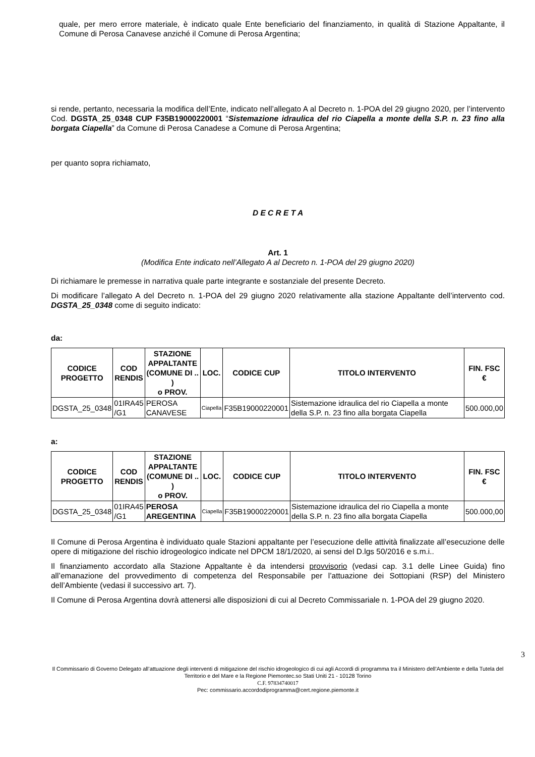quale, per mero errore materiale, è indicato quale Ente beneficiario del finanziamento, in qualità di Stazione Appaltante, il Comune di Perosa Canavese anziché il Comune di Perosa Argentina;
si rende, pertanto, necessaria la modifica dell’Ente, indicato nell’allegato A al Decreto n. 1-POA del 29 giugno 2020, per l’intervento Cod. DGSTA_25_0348 CUP F35B19000220001 “Sistemazione idraulica del rio Ciapella a monte della S.P. n. 23 fino alla borgata Ciapella” da Comune di Perosa Canadese a Comune di Perosa Argentina;
per quanto sopra richiamato,
D E C R E T A
Art. 1
(Modifica Ente indicato nell’Allegato A al Decreto n. 1-POA del 29 giugno 2020)
Di richiamare le premesse in narrativa quale parte integrante e sostanziale del presente Decreto.
Di modificare l’allegato A del Decreto n. 1-POA del 29 giugno 2020 relativamente alla stazione Appaltante dell’intervento cod. DGSTA_25_0348 come di seguito indicato:
da:
| CODICE PROGETTO | COD RENDIS | STAZIONE APPALTANTE (COMUNE DI .. ) o PROV. | LOC. | CODICE CUP | TITOLO INTERVENTO | FIN. FSC € |
| --- | --- | --- | --- | --- | --- | --- |
| DGSTA_25_0348 | 01IRA45 /G1 | PEROSA CANAVESE | Ciapella | F35B19000220001 | Sistemazione idraulica del rio Ciapella a monte della S.P. n. 23 fino alla borgata Ciapella | 500.000,00 |
a:
| CODICE PROGETTO | COD RENDIS | STAZIONE APPALTANTE (COMUNE DI .. ) o PROV. | LOC. | CODICE CUP | TITOLO INTERVENTO | FIN. FSC € |
| --- | --- | --- | --- | --- | --- | --- |
| DGSTA_25_0348 | 01IRA45 /G1 | PEROSA AREGENTINA | Ciapella | F35B19000220001 | Sistemazione idraulica del rio Ciapella a monte della S.P. n. 23 fino alla borgata Ciapella | 500.000,00 |
Il Comune di Perosa Argentina è individuato quale Stazioni appaltante per l’esecuzione delle attività finalizzate all’esecuzione delle opere di mitigazione del rischio idrogeologico indicate nel DPCM 18/1/2020, ai sensi del D.lgs 50/2016 e s.m.i..
Il finanziamento accordato alla Stazione Appaltante è da intendersi provvisorio (vedasi cap. 3.1 delle Linee Guida) fino all’emanazione del provvedimento di competenza del Responsabile per l’attuazione dei Sottopiani (RSP) del Ministero dell’Ambiente (vedasi il successivo art. 7).
Il Comune di Perosa Argentina dovrà attenersi alle disposizioni di cui al Decreto Commissariale n. 1-POA del 29 giugno 2020.
3
Il Commissario di Governo Delegato all’attuazione degli interventi di mitigazione del rischio idrogeologico di cui agli Accordi di programma tra il Ministero dell’Ambiente e della Tutela del Territorio e del Mare e la Regione Piemontec.so Stati Uniti 21 - 10128 Torino
C.F. 97834740017
Pec: commissario.accordodiprogramma@cert.regione.piemonte.it